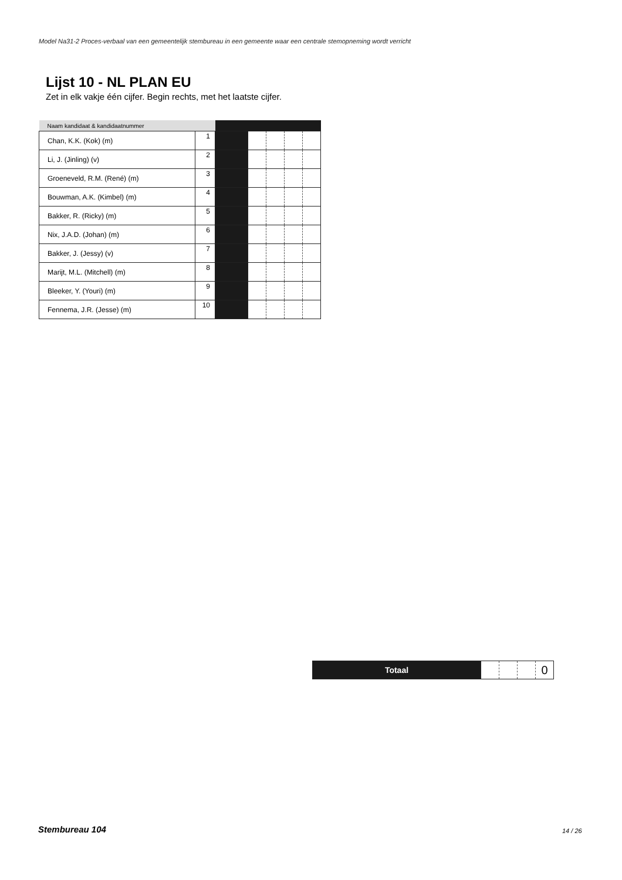Model Na31-2 Proces-verbaal van een gemeentelijk stembureau in een gemeente waar een centrale stemopneming wordt verricht
Lijst 10 - NL PLAN EU
Zet in elk vakje één cijfer. Begin rechts, met het laatste cijfer.
| Naam kandidaat & kandidaatnummer | | | | | | |
| --- | --- | --- | --- | --- | --- | --- |
| Chan, K.K. (Kok) (m) | 1 | | | | | |
| Li, J. (Jinling) (v) | 2 | | | | | |
| Groeneveld, R.M. (René) (m) | 3 | | | | | |
| Bouwman, A.K. (Kimbel) (m) | 4 | | | | | |
| Bakker, R. (Ricky) (m) | 5 | | | | | |
| Nix, J.A.D. (Johan) (m) | 6 | | | | | |
| Bakker, J. (Jessy) (v) | 7 | | | | | |
| Marijt, M.L. (Mitchell) (m) | 8 | | | | | |
| Bleeker, Y. (Youri) (m) | 9 | | | | | |
| Fennema, J.R. (Jesse) (m) | 10 | | | | | |
| Totaal | | | | 0 |
Stembureau 104 14 / 26